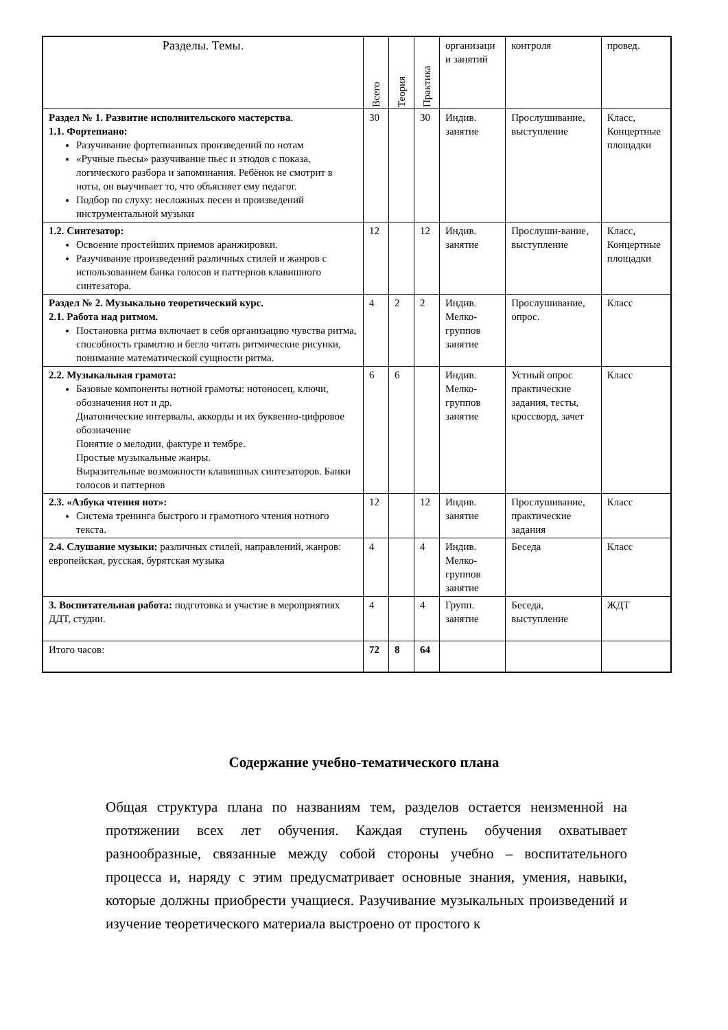| Разделы. Темы. | Всего | Теория | Практика | организаци и занятий | контроля | провед. |
| --- | --- | --- | --- | --- | --- | --- |
| Раздел № 1. Развитие исполнительского мастерства . 1.1. Фортепиано: Разучивание фортепианных произведений по нотам «Ручные пьесы» разучивание пьес и этюдов с показа, логического разбора и запоминания. Ребёнок не смотрит в ноты, он выучивает то, что объясняет ему педагог. Подбор по слуху: несложных песен и произведений инструментальной музыки | 30 | | 30 | Индив. занятие | Прослушивание, выступление | Класс, Концертные площадки |
| 1.2. Синтезатор: Освоение простейших приемов аранжировки. Разучивание произведений различных стилей и жанров с использованием банка голосов и паттернов клавишного синтезатора. | 12 | | 12 | Индив. занятие | Прослуши-вание, выступление | Класс, Концертные площадки |
| Раздел № 2. Музыкально теоретический курс. 2.1. Работа над ритмом. Постановка ритма включает в себя организацию чувства ритма, способность грамотно и бегло читать ритмические рисунки, понимание математической сущности ритма. | 4 | 2 | 2 | Индив. Мелко-группов занятие | Прослушивание, опрос. | Класс |
| 2.2. Музыкальная грамота: Базовые компоненты нотной грамоты: нотоносец, ключи, обозначения нот и др. Диатонические интервалы, аккорды и их буквенно-цифровое обозначение Понятие о мелодии, фактуре и тембре. Простые музыкальные жанры. Выразительные возможности клавишных синтезаторов. Банки голосов и паттернов | 6 | 6 | | Индив. Мелко-группов занятие | Устный опрос практические задания, тесты, кроссворд, зачет | Класс |
| 2.3. «Азбука чтения нот»: Система тренинга быстрого и грамотного чтения нотного текста. | 12 | | 12 | Индив. занятие | Прослушивание, практические задания | Класс |
| 2.4. Слушание музыки: различных стилей, направлений, жанров: европейская, русская, бурятская музыка | 4 | | 4 | Индив. Мелко-группов занятие | Беседа | Класс |
| 3. Воспитательная работа: подготовка и участие в мероприятиях ДДТ, студии. | 4 | | 4 | Групп. занятие | Беседа, выступление | ЖДТ |
| Итого часов: | 72 | 8 | 64 | | | |
Содержание учебно-тематического плана
Общая структура плана по названиям тем, разделов остается неизменной на протяжении всех лет обучения. Каждая ступень обучения охватывает разнообразные, связанные между собой стороны учебно – воспитательного процесса и, наряду с этим предусматривает основные знания, умения, навыки, которые должны приобрести учащиеся. Разучивание музыкальных произведений и изучение теоретического материала выстроено от простого к